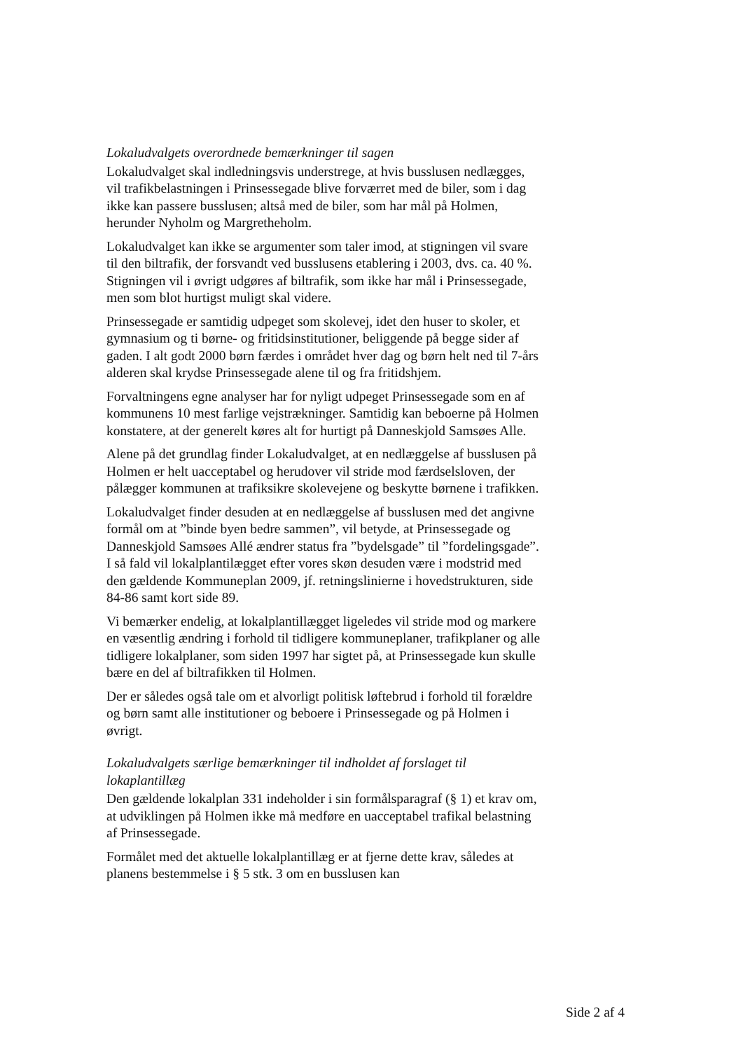Lokaludvalgets overordnede bemærkninger til sagen
Lokaludvalget skal indledningsvis understrege, at hvis busslusen nedlægges, vil trafikbelastningen i Prinsessegade blive forværret med de biler, som i dag ikke kan passere busslusen; altså med de biler, som har mål på Holmen, herunder Nyholm og Margretheholm.
Lokaludvalget kan ikke se argumenter som taler imod, at stigningen vil svare til den biltrafik, der forsvandt ved busslusens etablering i 2003, dvs. ca. 40 %. Stigningen vil i øvrigt udgøres af biltrafik, som ikke har mål i Prinsessegade, men som blot hurtigst muligt skal videre.
Prinsessegade er samtidig udpeget som skolevej, idet den huser to skoler, et gymnasium og ti børne- og fritidsinstitutioner, beliggende på begge sider af gaden. I alt godt 2000 børn færdes i området hver dag og børn helt ned til 7-års alderen skal krydse Prinsessegade alene til og fra fritidshjem.
Forvaltningens egne analyser har for nyligt udpeget Prinsessegade som en af kommunens 10 mest farlige vejstrækninger. Samtidig kan beboerne på Holmen konstatere, at der generelt køres alt for hurtigt på Danneskjold Samsøes Alle.
Alene på det grundlag finder Lokaludvalget, at en nedlæggelse af busslusen på Holmen er helt uacceptabel og herudover vil stride mod færdselsloven, der pålægger kommunen at trafiksikre skolevejene og beskytte børnene i trafikken.
Lokaludvalget finder desuden at en nedlæggelse af busslusen med det angivne formål om at ”binde byen bedre sammen”, vil betyde, at Prinsessegade og Danneskjold Samsøes Allé ændrer status fra ”bydelsgade” til ”fordelingsgade”. I så fald vil lokalplantilægget efter vores skøn desuden være i modstrid med den gældende Kommuneplan 2009, jf. retningslinierne i hovedstrukturen, side 84-86 samt kort side 89.
Vi bemærker endelig, at lokalplantillægget ligeledes vil stride mod og markere en væsentlig ændring i forhold til tidligere kommuneplaner, trafikplaner og alle tidligere lokalplaner, som siden 1997 har sigtet på, at Prinsessegade kun skulle bære en del af biltrafikken til Holmen.
Der er således også tale om et alvorligt politisk løftebrud i forhold til forældre og børn samt alle institutioner og beboere i Prinsessegade og på Holmen i øvrigt.
Lokaludvalgets særlige bemærkninger til indholdet af forslaget til lokaplantillæg
Den gældende lokalplan 331 indeholder i sin formålsparagraf (§ 1) et krav om, at udviklingen på Holmen ikke må medføre en uacceptabel trafikal belastning af Prinsessegade.
Formålet med det aktuelle lokalplantillæg er at fjerne dette krav, således at planens bestemmelse i § 5 stk. 3 om en busslusen kan
Side 2 af 4